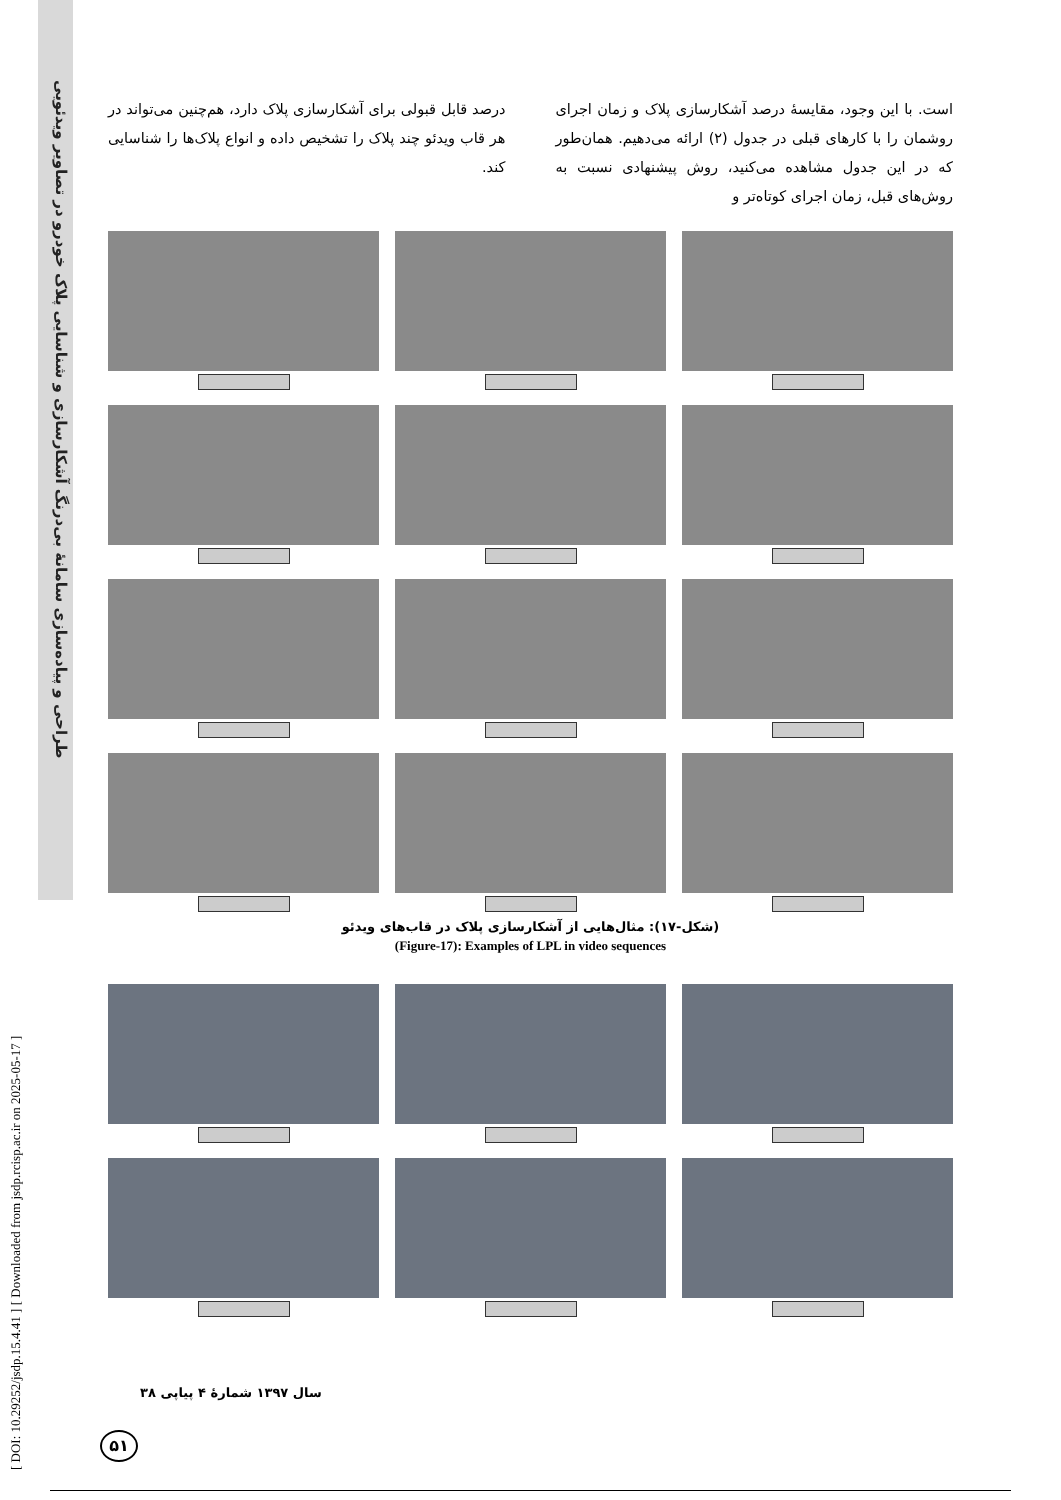طراحی و پیاده‌سازی سامانهٔ بی‌درنگ آشکارسازی و شناسایی پلاک خودرو در تصاویر ویدئویی
[ DOI: 10.29252/jsdp.15.4.41 ] [ Downloaded from jsdp.rcisp.ac.ir on 2025-05-17 ]
است. با این وجود، مقایسهٔ درصد آشکارسازی پلاک و زمان اجرای روشمان را با کارهای قبلی در جدول (۲) ارائه می‌دهیم. همان‌طور که در این جدول مشاهده می‌کنید، روش پیشنهادی نسبت به روش‌های قبل، زمان اجرای کوتاه‌تر و
درصد قابل قبولی برای آشکارسازی پلاک دارد، هم‌چنین می‌تواند در هر قاب ویدئو چند پلاک را تشخیص داده و انواع پلاک‌ها را شناسایی کند.
(شکل-۱۷): مثال‌هایی از آشکارسازی پلاک در قاب‌های ویدئو
(Figure-17): Examples of LPL in video sequences
سال ۱۳۹۷ شمارهٔ ۴ پیاپی ۳۸
۵۱